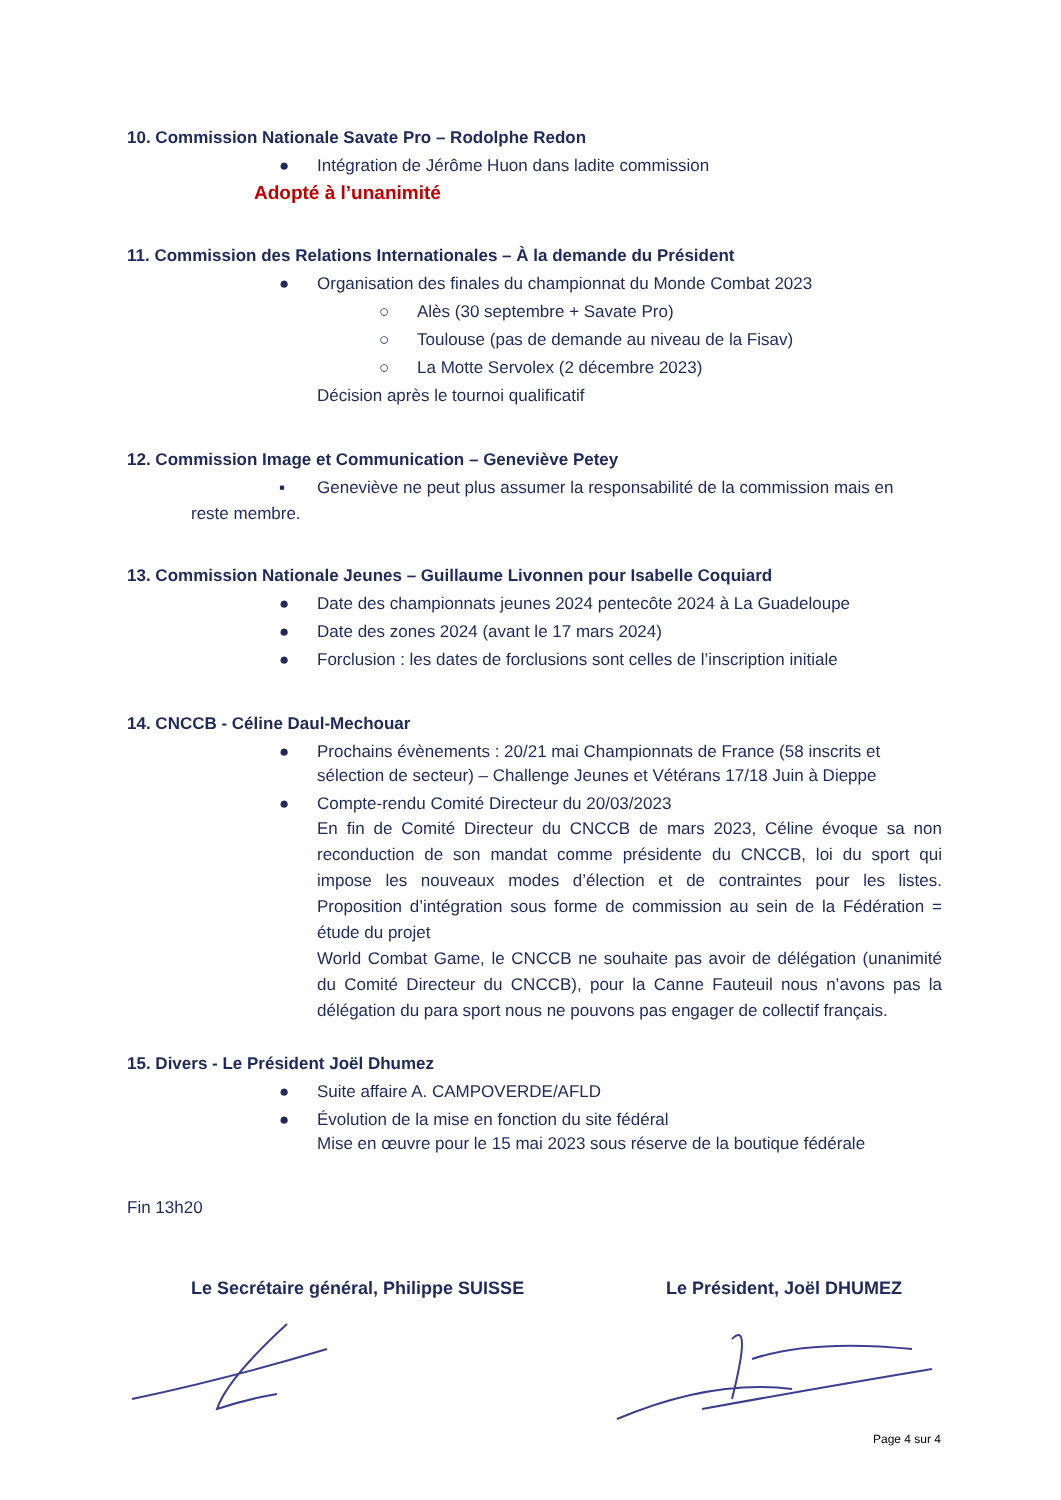10. Commission Nationale Savate Pro – Rodolphe Redon
● Intégration de Jérôme Huon dans ladite commission
Adopté à l’unanimité
11. Commission des Relations Internationales – À la demande du Président
● Organisation des finales du championnat du Monde Combat 2023
○ Alès (30 septembre + Savate Pro)
○ Toulouse (pas de demande au niveau de la Fisav)
○ La Motte Servolex (2 décembre 2023)
Décision après le tournoi qualificatif
12. Commission Image et Communication – Geneviève Petey
▪ Geneviève ne peut plus assumer la responsabilité de la commission mais en
reste membre.
13. Commission Nationale Jeunes – Guillaume Livonnen pour Isabelle Coquiard
● Date des championnats jeunes 2024 pentecôte 2024 à La Guadeloupe
● Date des zones 2024 (avant le 17 mars 2024)
● Forclusion : les dates de forclusions sont celles de l’inscription initiale
14. CNCCB - Céline Daul-Mechouar
● Prochains évènements : 20/21 mai Championnats de France (58 inscrits et sélection de secteur) – Challenge Jeunes et Vétérans 17/18 Juin à Dieppe
● Compte-rendu Comité Directeur du 20/03/2023
En fin de Comité Directeur du CNCCB de mars 2023, Céline évoque sa non reconduction de son mandat comme présidente du CNCCB, loi du sport qui impose les nouveaux modes d’élection et de contraintes pour les listes. Proposition d’intégration sous forme de commission au sein de la Fédération = étude du projet
World Combat Game, le CNCCB ne souhaite pas avoir de délégation (unanimité du Comité Directeur du CNCCB), pour la Canne Fauteuil nous n’avons pas la délégation du para sport nous ne pouvons pas engager de collectif français.
15. Divers - Le Président Joël Dhumez
● Suite affaire A. CAMPOVERDE/AFLD
● Évolution de la mise en fonction du site fédéral
Mise en œuvre pour le 15 mai 2023 sous réserve de la boutique fédérale
Fin 13h20
Le Secrétaire général, Philippe SUISSE Le Président, Joël DHUMEZ
Page 4 sur 4